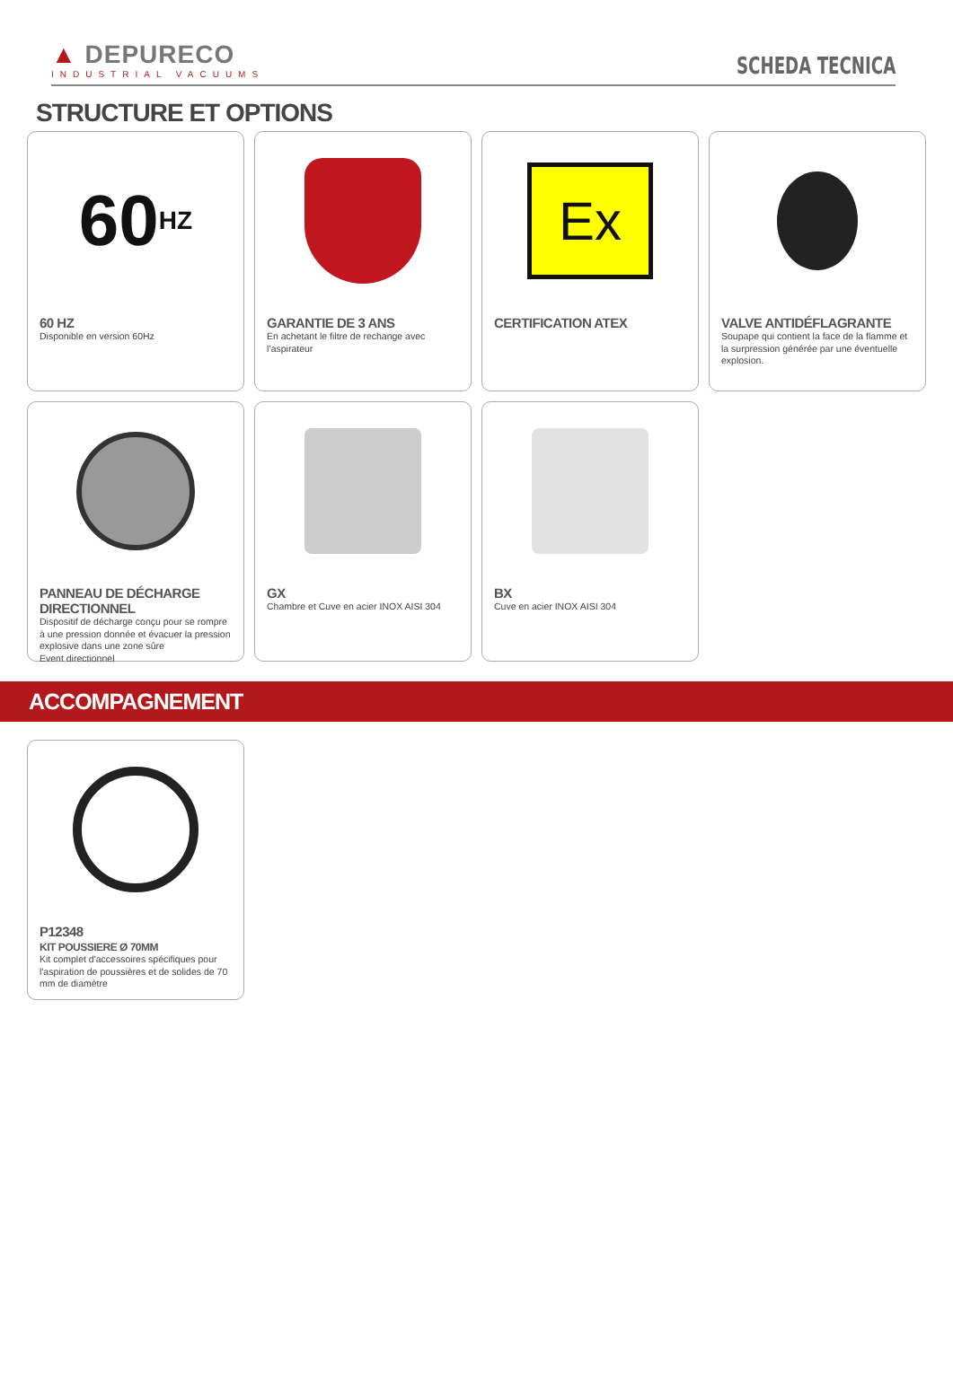▲ DEPURECO
INDUSTRIAL VACUUMS
SCHEDA TECNICA
STRUCTURE ET OPTIONS
60 HZ
60 HZ
Disponible en version 60Hz
GARANTIE DE 3 ANS
En achetant le filtre de rechange avec l’aspirateur
Ex
CERTIFICATION ATEX
VALVE ANTIDÉFLAGRANTE
Soupape qui contient la face de la flamme et la surpression générée par une éventuelle explosion.
PANNEAU DE DÉCHARGE DIRECTIONNEL
Dispositif de décharge conçu pour se rompre à une pression donnée et évacuer la pression explosive dans une zone sûre
Event directionnel
GX
Chambre et Cuve en acier INOX AISI 304
BX
Cuve en acier INOX AISI 304
ACCOMPAGNEMENT
P12348
KIT POUSSIERE Ø 70MM
Kit complet d'accessoires spécifiques pour l'aspiration de poussières et de solides de 70 mm de diamètre